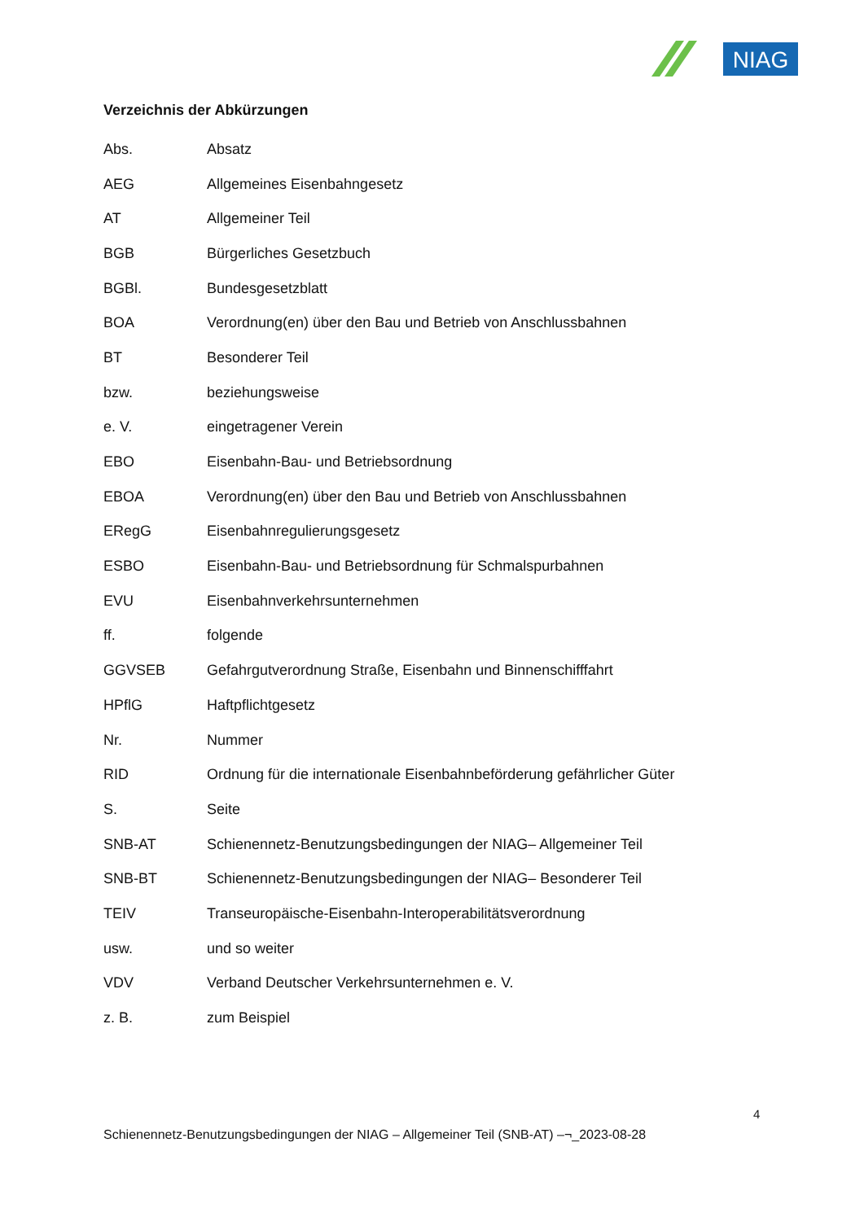NIAG
Verzeichnis der Abkürzungen
| Abs. | Absatz |
| AEG | Allgemeines Eisenbahngesetz |
| AT | Allgemeiner Teil |
| BGB | Bürgerliches Gesetzbuch |
| BGBl. | Bundesgesetzblatt |
| BOA | Verordnung(en) über den Bau und Betrieb von Anschlussbahnen |
| BT | Besonderer Teil |
| bzw. | beziehungsweise |
| e. V. | eingetragener Verein |
| EBO | Eisenbahn-Bau- und Betriebsordnung |
| EBOA | Verordnung(en) über den Bau und Betrieb von Anschlussbahnen |
| ERegG | Eisenbahnregulierungsgesetz |
| ESBO | Eisenbahn-Bau- und Betriebsordnung für Schmalspurbahnen |
| EVU | Eisenbahnverkehrsunternehmen |
| ff. | folgende |
| GGVSEB | Gefahrgutverordnung Straße, Eisenbahn und Binnenschifffahrt |
| HPflG | Haftpflichtgesetz |
| Nr. | Nummer |
| RID | Ordnung für die internationale Eisenbahnbeförderung gefährlicher Güter |
| S. | Seite |
| SNB-AT | Schienennetz-Benutzungsbedingungen der NIAG– Allgemeiner Teil |
| SNB-BT | Schienennetz-Benutzungsbedingungen der NIAG– Besonderer Teil |
| TEIV | Transeuropäische-Eisenbahn-Interoperabilitätsverordnung |
| usw. | und so weiter |
| VDV | Verband Deutscher Verkehrsunternehmen e. V. |
| z. B. | zum Beispiel |
4
Schienennetz-Benutzungsbedingungen der NIAG – Allgemeiner Teil (SNB-AT) –¬_2023-08-28